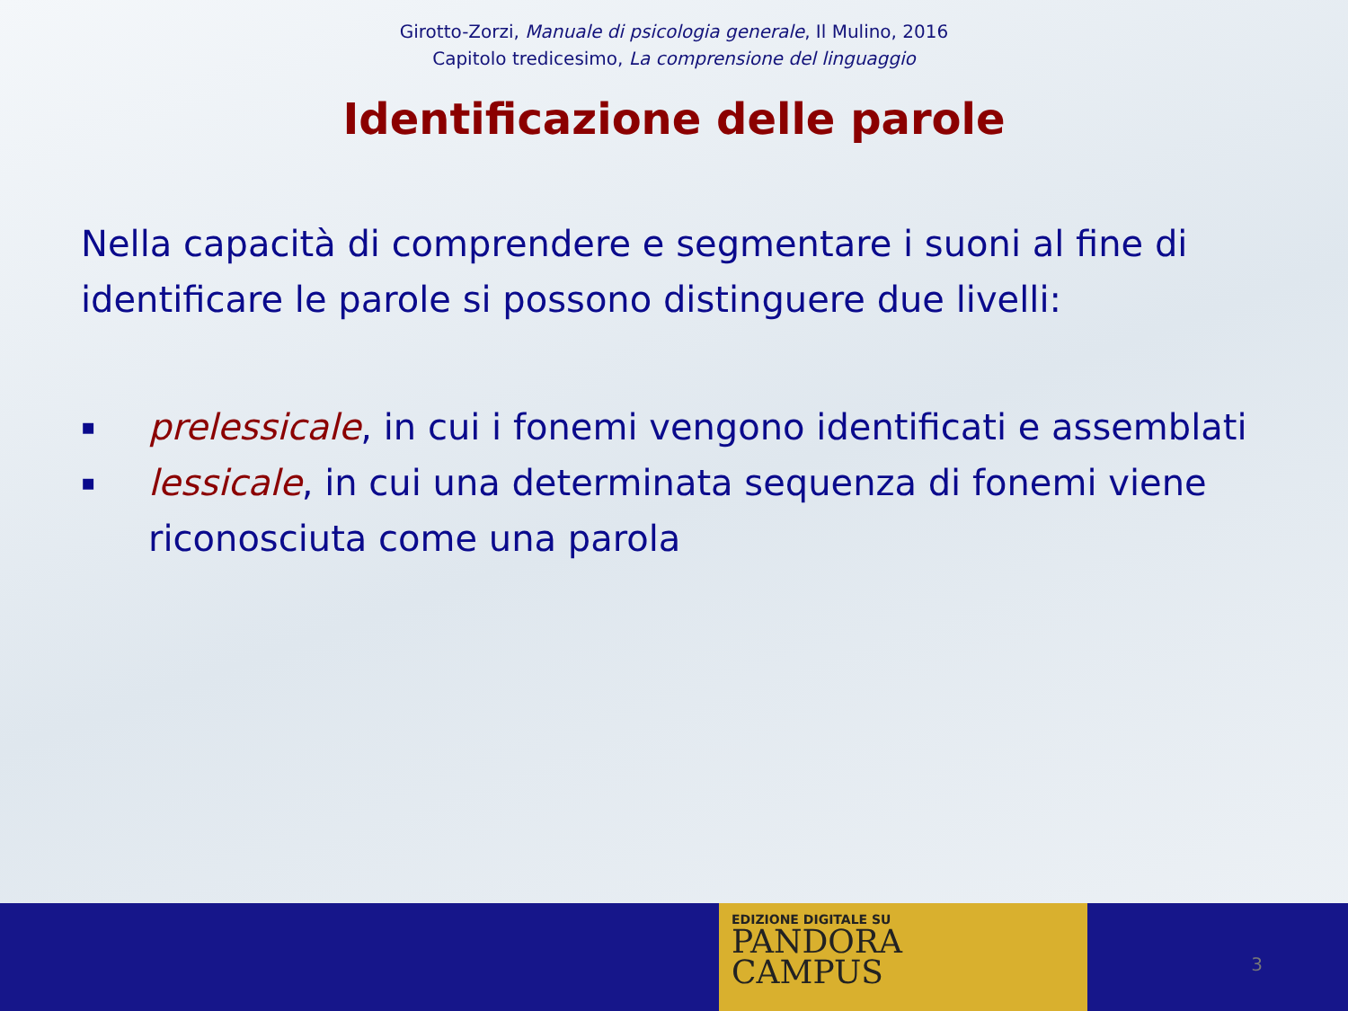Girotto-Zorzi, Manuale di psicologia generale, Il Mulino, 2016
Capitolo tredicesimo, La comprensione del linguaggio
Identificazione delle parole
Nella capacità di comprendere e segmentare i suoni al fine di identificare le parole si possono distinguere due livelli:
▪ prelessicale, in cui i fonemi vengono identificati e assemblati
▪ lessicale, in cui una determinata sequenza di fonemi viene riconosciuta come una parola
EDIZIONE DIGITALE SU
PANDORA
CAMPUS
3